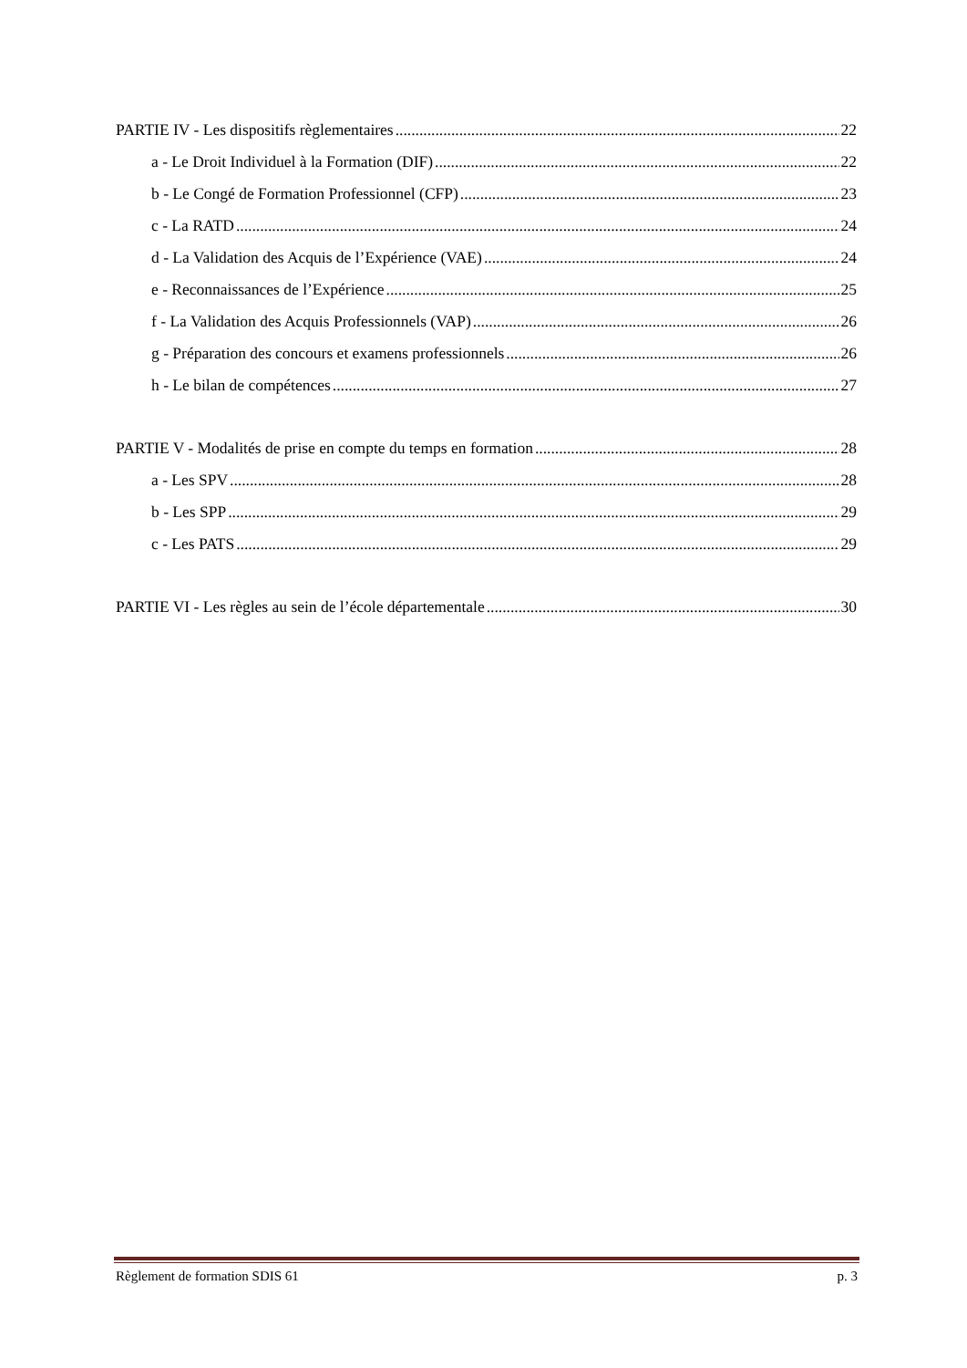PARTIE IV - Les dispositifs règlementaires 22
a - Le Droit Individuel à la Formation (DIF) 22
b - Le Congé de Formation Professionnel (CFP) 23
c - La RATD 24
d - La Validation des Acquis de l’Expérience (VAE) 24
e - Reconnaissances de l’Expérience 25
f - La Validation des Acquis Professionnels (VAP) 26
g - Préparation des concours et examens professionnels 26
h - Le bilan de compétences 27
PARTIE V - Modalités de prise en compte du temps en formation 28
a - Les SPV 28
b - Les SPP 29
c - Les PATS 29
PARTIE VI - Les règles au sein de l’école départementale 30
Règlement de formation SDIS 61 p. 3